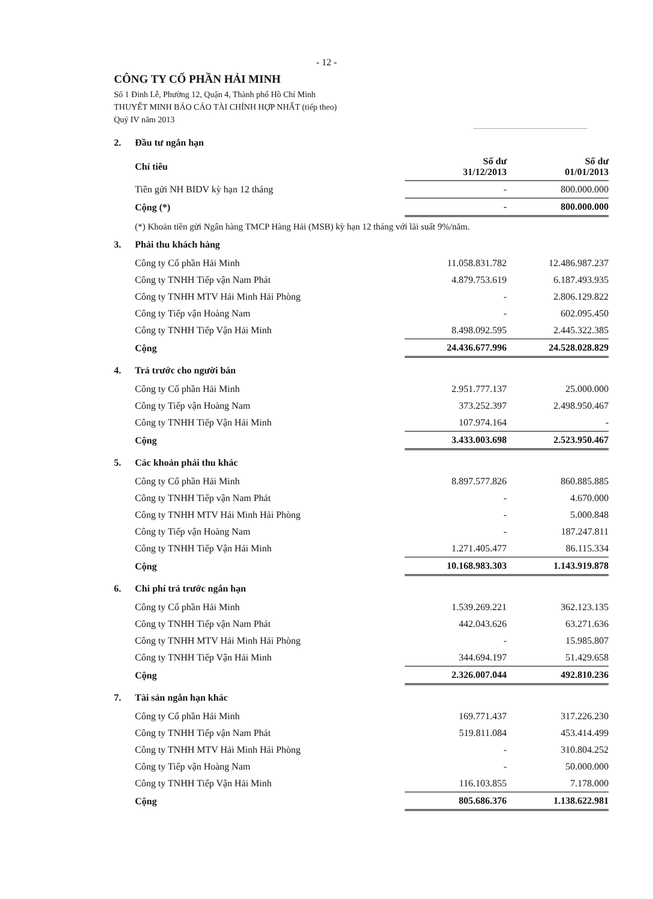- 12 -
CÔNG TY CỔ PHẦN HẢI MINH
Số 1 Đinh Lễ, Phường 12, Quận 4, Thành phố Hồ Chí Minh
THUYẾT MINH BÁO CÁO TÀI CHÍNH HỢP NHẤT (tiếp theo)
Quý IV năm 2013
2. Đầu tư ngắn hạn
| Chỉ tiêu | Số dư 31/12/2013 | Số dư 01/01/2013 |
| --- | --- | --- |
| Tiền gửi NH BIDV kỳ hạn 12 tháng | - | 800.000.000 |
| Cộng (*) | - | 800.000.000 |
(*) Khoản tiền gửi Ngân hàng TMCP Hàng Hải (MSB) kỳ hạn 12 tháng với lãi suất 9%/năm.
3. Phải thu khách hàng
| Công ty Cổ phần Hải Minh | 11.058.831.782 | 12.486.987.237 |
| Công ty TNHH Tiếp vận Nam Phát | 4.879.753.619 | 6.187.493.935 |
| Công ty TNHH MTV Hải Minh Hải Phòng | - | 2.806.129.822 |
| Công ty Tiếp vận Hoàng Nam | - | 602.095.450 |
| Công ty TNHH Tiếp Vận Hải Minh | 8.498.092.595 | 2.445.322.385 |
| Cộng | 24.436.677.996 | 24.528.028.829 |
4. Trả trước cho người bán
| Công ty Cổ phần Hải Minh | 2.951.777.137 | 25.000.000 |
| Công ty Tiếp vận Hoàng Nam | 373.252.397 | 2.498.950.467 |
| Công ty TNHH Tiếp Vận Hải Minh | 107.974.164 | - |
| Cộng | 3.433.003.698 | 2.523.950.467 |
5. Các khoản phải thu khác
| Công ty Cổ phần Hải Minh | 8.897.577.826 | 860.885.885 |
| Công ty TNHH Tiếp vận Nam Phát | - | 4.670.000 |
| Công ty TNHH MTV Hải Minh Hải Phòng | - | 5.000.848 |
| Công ty Tiếp vận Hoàng Nam | - | 187.247.811 |
| Công ty TNHH Tiếp Vận Hải Minh | 1.271.405.477 | 86.115.334 |
| Cộng | 10.168.983.303 | 1.143.919.878 |
6. Chi phí trả trước ngắn hạn
| Công ty Cổ phần Hải Minh | 1.539.269.221 | 362.123.135 |
| Công ty TNHH Tiếp vận Nam Phát | 442.043.626 | 63.271.636 |
| Công ty TNHH MTV Hải Minh Hải Phòng | - | 15.985.807 |
| Công ty TNHH Tiếp Vận Hải Minh | 344.694.197 | 51.429.658 |
| Cộng | 2.326.007.044 | 492.810.236 |
7. Tài sản ngắn hạn khác
| Công ty Cổ phần Hải Minh | 169.771.437 | 317.226.230 |
| Công ty TNHH Tiếp vận Nam Phát | 519.811.084 | 453.414.499 |
| Công ty TNHH MTV Hải Minh Hải Phòng | - | 310.804.252 |
| Công ty Tiếp vận Hoàng Nam | - | 50.000.000 |
| Công ty TNHH Tiếp Vận Hải Minh | 116.103.855 | 7.178.000 |
| Cộng | 805.686.376 | 1.138.622.981 |